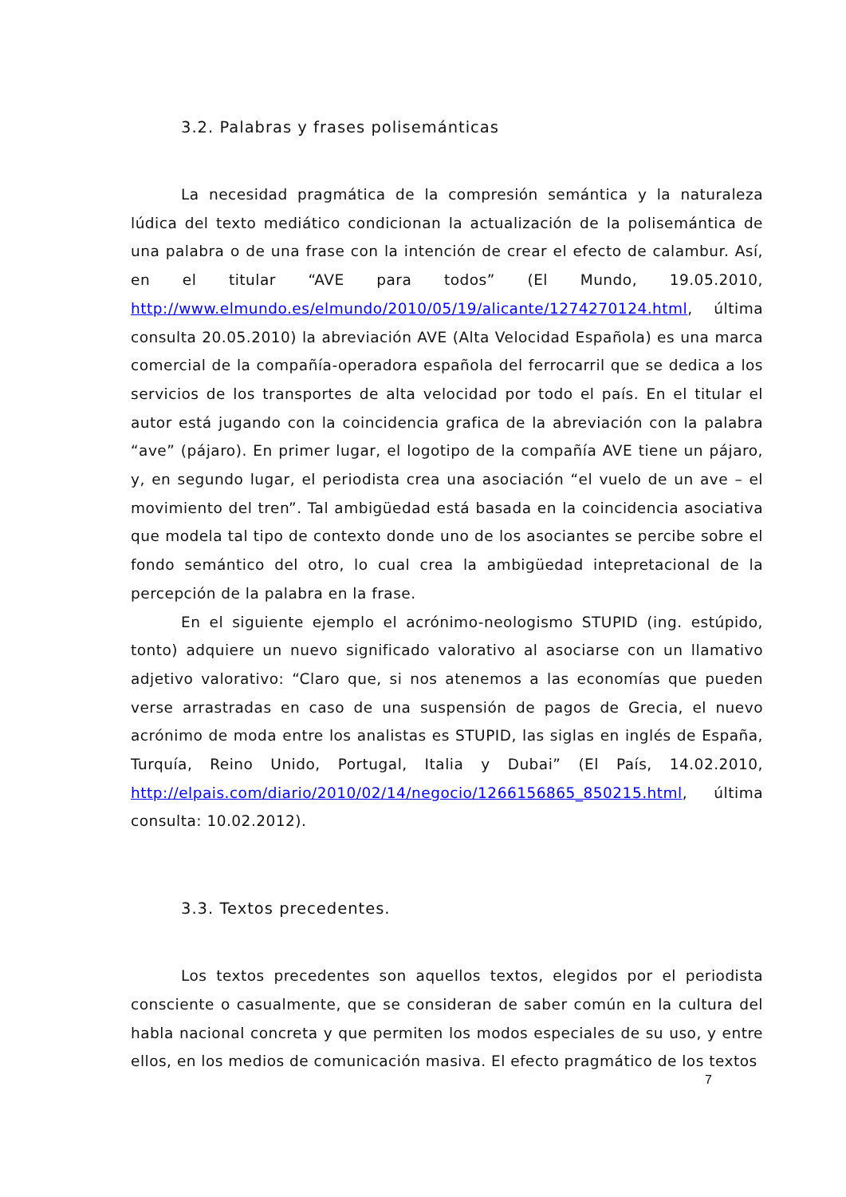3.2. Palabras y frases polisemánticas
La necesidad pragmática de la compresión semántica y la naturaleza lúdica del texto mediático condicionan la actualización de la polisemántica de una palabra o de una frase con la intención de crear el efecto de calambur. Así, en el titular “AVE para todos” (El Mundo, 19.05.2010, http://www.elmundo.es/elmundo/2010/05/19/alicante/1274270124.html, última consulta 20.05.2010) la abreviación AVE (Alta Velocidad Española) es una marca comercial de la compañía-operadora española del ferrocarril que se dedica a los servicios de los transportes de alta velocidad por todo el país. En el titular el autor está jugando con la coincidencia grafica de la abreviación con la palabra “ave” (pájaro). En primer lugar, el logotipo de la compañía AVE tiene un pájaro, y, en segundo lugar, el periodista crea una asociación “el vuelo de un ave – el movimiento del tren”. Tal ambigüedad está basada en la coincidencia asociativa que modela tal tipo de contexto donde uno de los asociantes se percibe sobre el fondo semántico del otro, lo cual crea la ambigüedad intepretacional de la percepción de la palabra en la frase.
En el siguiente ejemplo el acrónimo-neologismo STUPID (ing. estúpido, tonto) adquiere un nuevo significado valorativo al asociarse con un llamativo adjetivo valorativo: “Claro que, si nos atenemos a las economías que pueden verse arrastradas en caso de una suspensión de pagos de Grecia, el nuevo acrónimo de moda entre los analistas es STUPID, las siglas en inglés de España, Turquía, Reino Unido, Portugal, Italia y Dubai” (El País, 14.02.2010, http://elpais.com/diario/2010/02/14/negocio/1266156865_850215.html, última consulta: 10.02.2012).
3.3. Textos precedentes.
Los textos precedentes son aquellos textos, elegidos por el periodista consciente o casualmente, que se consideran de saber común en la cultura del habla nacional concreta y que permiten los modos especiales de su uso, y entre ellos, en los medios de comunicación masiva. El efecto pragmático de los textos
7